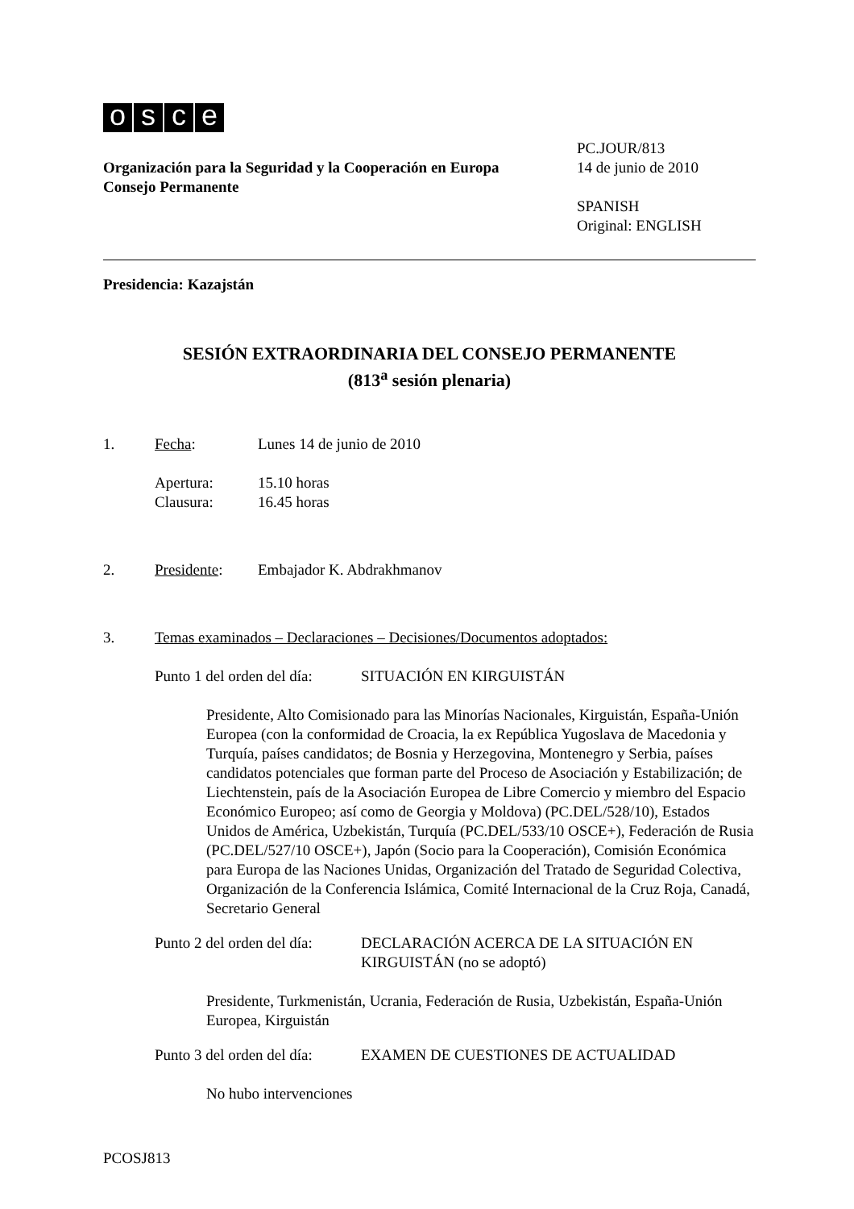osce
Organización para la Seguridad y la Cooperación en Europa
Consejo Permanente
PC.JOUR/813
14 de junio de 2010
SPANISH
Original: ENGLISH
Presidencia: Kazajstán
SESIÓN EXTRAORDINARIA DEL CONSEJO PERMANENTE
(813<sup>a</sup> sesión plenaria)
1. Fecha: Lunes 14 de junio de 2010
Apertura:
Clausura:
15.10 horas
16.45 horas
2. Presidente: Embajador K. Abdrakhmanov
3. Temas examinados – Declaraciones – Decisiones/Documentos adoptados:
Punto 1 del orden del día:
SITUACIÓN EN KIRGUISTÁN
Presidente, Alto Comisionado para las Minorías Nacionales, Kirguistán, España-Unión Europea (con la conformidad de Croacia, la ex República Yugoslava de Macedonia y Turquía, países candidatos; de Bosnia y Herzegovina, Montenegro y Serbia, países candidatos potenciales que forman parte del Proceso de Asociación y Estabilización; de Liechtenstein, país de la Asociación Europea de Libre Comercio y miembro del Espacio Económico Europeo; así como de Georgia y Moldova) (PC.DEL/528/10), Estados Unidos de América, Uzbekistán, Turquía (PC.DEL/533/10 OSCE+), Federación de Rusia (PC.DEL/527/10 OSCE+), Japón (Socio para la Cooperación), Comisión Económica para Europa de las Naciones Unidas, Organización del Tratado de Seguridad Colectiva, Organización de la Conferencia Islámica, Comité Internacional de la Cruz Roja, Canadá, Secretario General
Punto 2 del orden del día:
DECLARACIÓN ACERCA DE LA SITUACIÓN EN KIRGUISTÁN (no se adoptó)
Presidente, Turkmenistán, Ucrania, Federación de Rusia, Uzbekistán, España-Unión Europea, Kirguistán
Punto 3 del orden del día:
EXAMEN DE CUESTIONES DE ACTUALIDAD
No hubo intervenciones
PCOSJ813